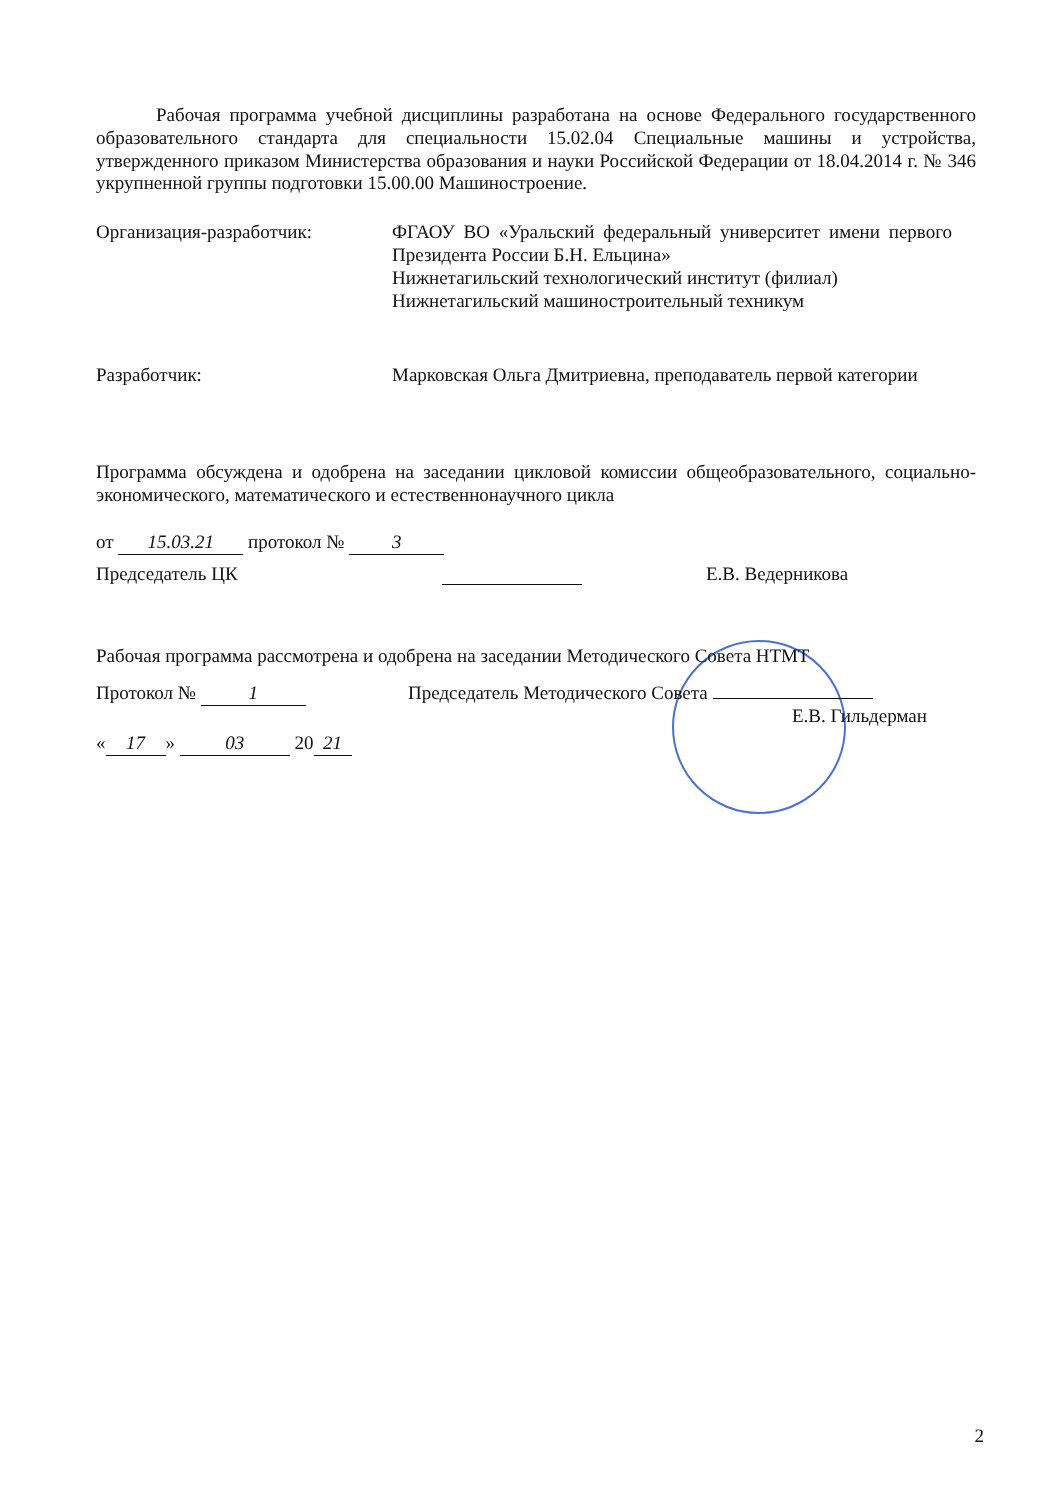Рабочая программа учебной дисциплины разработана на основе Федерального государственного образовательного стандарта для специальности 15.02.04 Специальные машины и устройства, утвержденного приказом Министерства образования и науки Российской Федерации от 18.04.2014 г. № 346 укрупненной группы подготовки 15.00.00 Машиностроение.
Организация-разработчик: ФГАОУ ВО «Уральский федеральный университет имени первого Президента России Б.Н. Ельцина»
Нижнетагильский технологический институт (филиал)
Нижнетагильский машиностроительный техникум
Разработчик: Марковская Ольга Дмитриевна, преподаватель первой категории
Программа обсуждена и одобрена на заседании цикловой комиссии общеобразовательного, социально-экономического, математического и естественнонаучного цикла
от 15.03.21 протокол № 3
Председатель ЦК Е.В. Ведерникова
Рабочая программа рассмотрена и одобрена на заседании Методического Совета НТМТ
Протокол № 1 Председатель Методического Совета
Е.В. Гильдерман
« 17 » 03 20 21
2